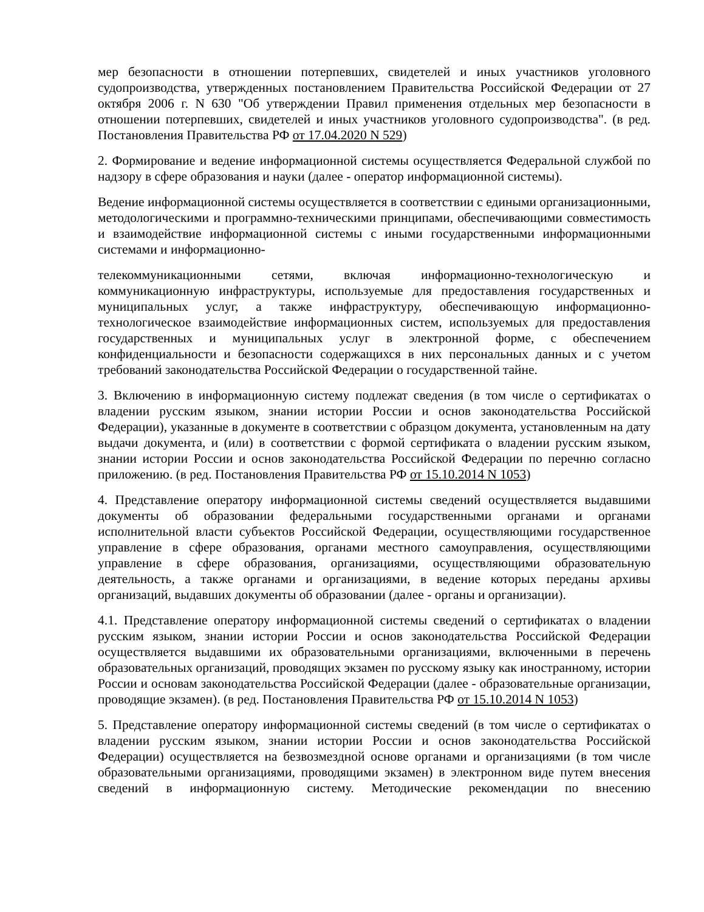мер безопасности в отношении потерпевших, свидетелей и иных участников уголовного судопроизводства, утвержденных постановлением Правительства Российской Федерации от 27 октября 2006 г. N 630 "Об утверждении Правил применения отдельных мер безопасности в отношении потерпевших, свидетелей и иных участников уголовного судопроизводства". (в ред. Постановления Правительства РФ от 17.04.2020 N 529)
2. Формирование и ведение информационной системы осуществляется Федеральной службой по надзору в сфере образования и науки (далее - оператор информационной системы).
Ведение информационной системы осуществляется в соответствии с едиными организационными, методологическими и программно-техническими принципами, обеспечивающими совместимость и взаимодействие информационной системы с иными государственными информационными системами и информационно-
телекоммуникационными сетями, включая информационно-технологическую и коммуникационную инфраструктуры, используемые для предоставления государственных и муниципальных услуг, а также инфраструктуру, обеспечивающую информационно-технологическое взаимодействие информационных систем, используемых для предоставления государственных и муниципальных услуг в электронной форме, с обеспечением конфиденциальности и безопасности содержащихся в них персональных данных и с учетом требований законодательства Российской Федерации о государственной тайне.
3. Включению в информационную систему подлежат сведения (в том числе о сертификатах о владении русским языком, знании истории России и основ законодательства Российской Федерации), указанные в документе в соответствии с образцом документа, установленным на дату выдачи документа, и (или) в соответствии с формой сертификата о владении русским языком, знании истории России и основ законодательства Российской Федерации по перечню согласно приложению. (в ред. Постановления Правительства РФ от 15.10.2014 N 1053)
4. Представление оператору информационной системы сведений осуществляется выдавшими документы об образовании федеральными государственными органами и органами исполнительной власти субъектов Российской Федерации, осуществляющими государственное управление в сфере образования, органами местного самоуправления, осуществляющими управление в сфере образования, организациями, осуществляющими образовательную деятельность, а также органами и организациями, в ведение которых переданы архивы организаций, выдавших документы об образовании (далее - органы и организации).
4.1. Представление оператору информационной системы сведений о сертификатах о владении русским языком, знании истории России и основ законодательства Российской Федерации осуществляется выдавшими их образовательными организациями, включенными в перечень образовательных организаций, проводящих экзамен по русскому языку как иностранному, истории России и основам законодательства Российской Федерации (далее - образовательные организации, проводящие экзамен). (в ред. Постановления Правительства РФ от 15.10.2014 N 1053)
5. Представление оператору информационной системы сведений (в том числе о сертификатах о владении русским языком, знании истории России и основ законодательства Российской Федерации) осуществляется на безвозмездной основе органами и организациями (в том числе образовательными организациями, проводящими экзамен) в электронном виде путем внесения сведений в информационную систему. Методические рекомендации по внесению